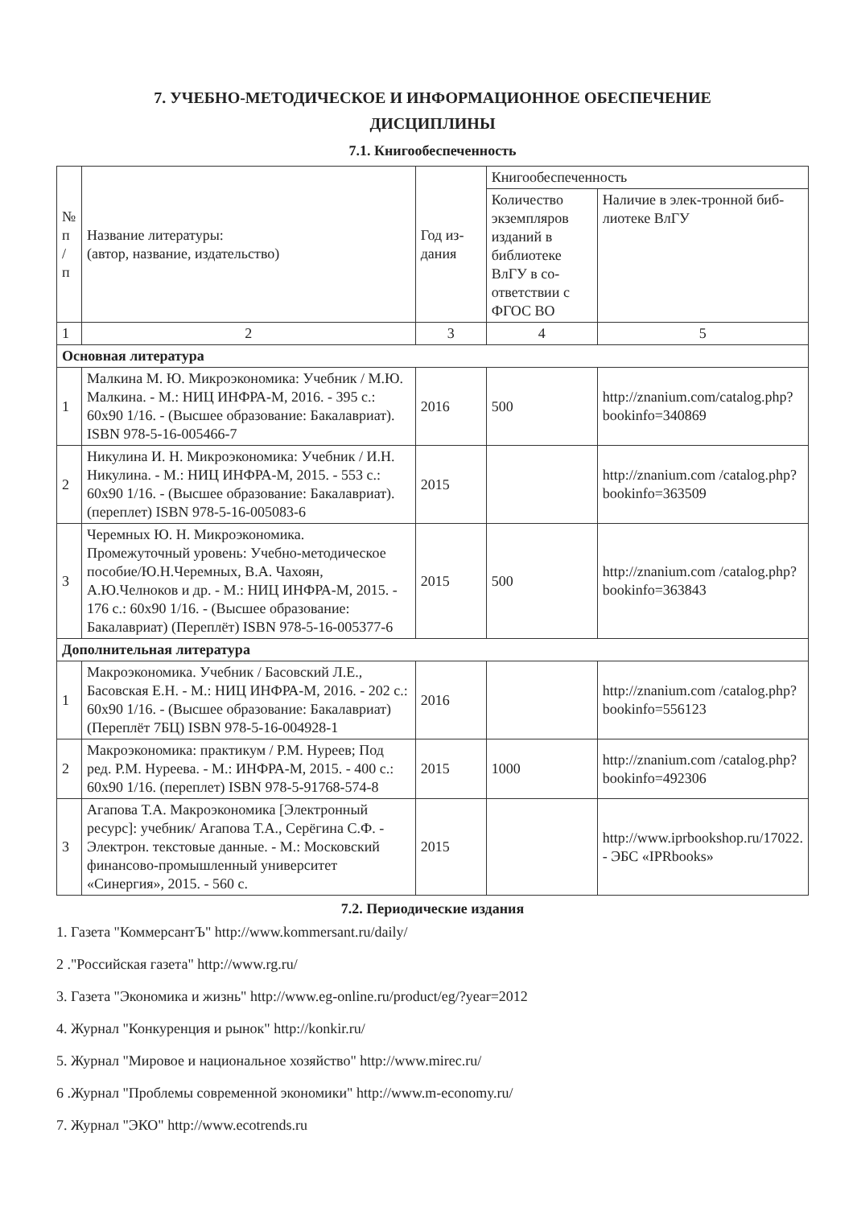7. УЧЕБНО-МЕТОДИЧЕСКОЕ И ИНФОРМАЦИОННОЕ ОБЕСПЕЧЕНИЕ
ДИСЦИПЛИНЫ
7.1. Книгообеспеченность
| № п / п | Название литературы: (автор, название, издательство) | Год из-дания | Книгообеспеченность | |
| --- | --- | --- | --- | --- |
| | | | Количество экземпляров изданий в библиотеке ВлГУ в со-ответствии с ФГОС ВО | Наличие в элек-тронной биб-лиотеке ВлГУ |
| 1 | 2 | 3 | 4 | 5 |
| Основная литература | | | | |
| 1 | Малкина М. Ю. Микроэкономика: Учебник / М.Ю. Малкина. - М.: НИЦ ИНФРА-М, 2016. - 395 с.: 60x90 1/16. - (Высшее образование: Бакалавриат). ISBN 978-5-16-005466-7 | 2016 | 500 | http://znanium.com/catalog.php?bookinfo=340869 |
| 2 | Никулина И. Н. Микроэкономика: Учебник / И.Н. Никулина. - М.: НИЦ ИНФРА-М, 2015. - 553 с.: 60x90 1/16. - (Высшее образование: Бакалавриат). (переплет) ISBN 978-5-16-005083-6 | 2015 | | http://znanium.com /catalog.php?bookinfo=363509 |
| 3 | Черемных Ю. Н. Микроэкономика. Промежуточный уровень: Учебно-методическое пособие/Ю.Н.Черемных, В.А. Чахоян, А.Ю.Челноков и др. - М.: НИЦ ИНФРА-М, 2015. - 176 с.: 60x90 1/16. - (Высшее образование: Бакалавриат) (Переплёт) ISBN 978-5-16-005377-6 | 2015 | 500 | http://znanium.com /catalog.php?bookinfo=363843 |
| Дополнительная литература | | | | |
| 1 | Макроэкономика. Учебник / Басовский Л.Е., Басовская Е.Н. - М.: НИЦ ИНФРА-М, 2016. - 202 с.: 60x90 1/16. - (Высшее образование: Бакалавриат) (Переплёт 7БЦ) ISBN 978-5-16-004928-1 | 2016 | | http://znanium.com /catalog.php?bookinfo=556123 |
| 2 | Макроэкономика: практикум / Р.М. Нуреев; Под ред. Р.М. Нуреева. - М.: ИНФРА-М, 2015. - 400 с.: 60x90 1/16. (переплет) ISBN 978-5-91768-574-8 | 2015 | 1000 | http://znanium.com /catalog.php?bookinfo=492306 |
| 3 | Агапова Т.А. Макроэкономика [Электронный ресурс]: учебник/ Агапова Т.А., Серёгина С.Ф. - Электрон. текстовые данные. - М.: Московский финансово-промышленный университет «Синергия», 2015. - 560 с. | 2015 | | http://www.iprbookshop.ru/17022. - ЭБС «IPRbooks» |
7.2. Периодические издания
1. Газета "КоммерсантЪ" http://www.kommersant.ru/daily/
2 ."Российская газета" http://www.rg.ru/
3. Газета "Экономика и жизнь" http://www.eg-online.ru/product/eg/?year=2012
4. Журнал "Конкуренция и рынок" http://konkir.ru/
5. Журнал "Мировое и национальное хозяйство" http://www.mirec.ru/
6 .Журнал "Проблемы современной экономики" http://www.m-economy.ru/
7. Журнал "ЭКО" http://www.ecotrends.ru